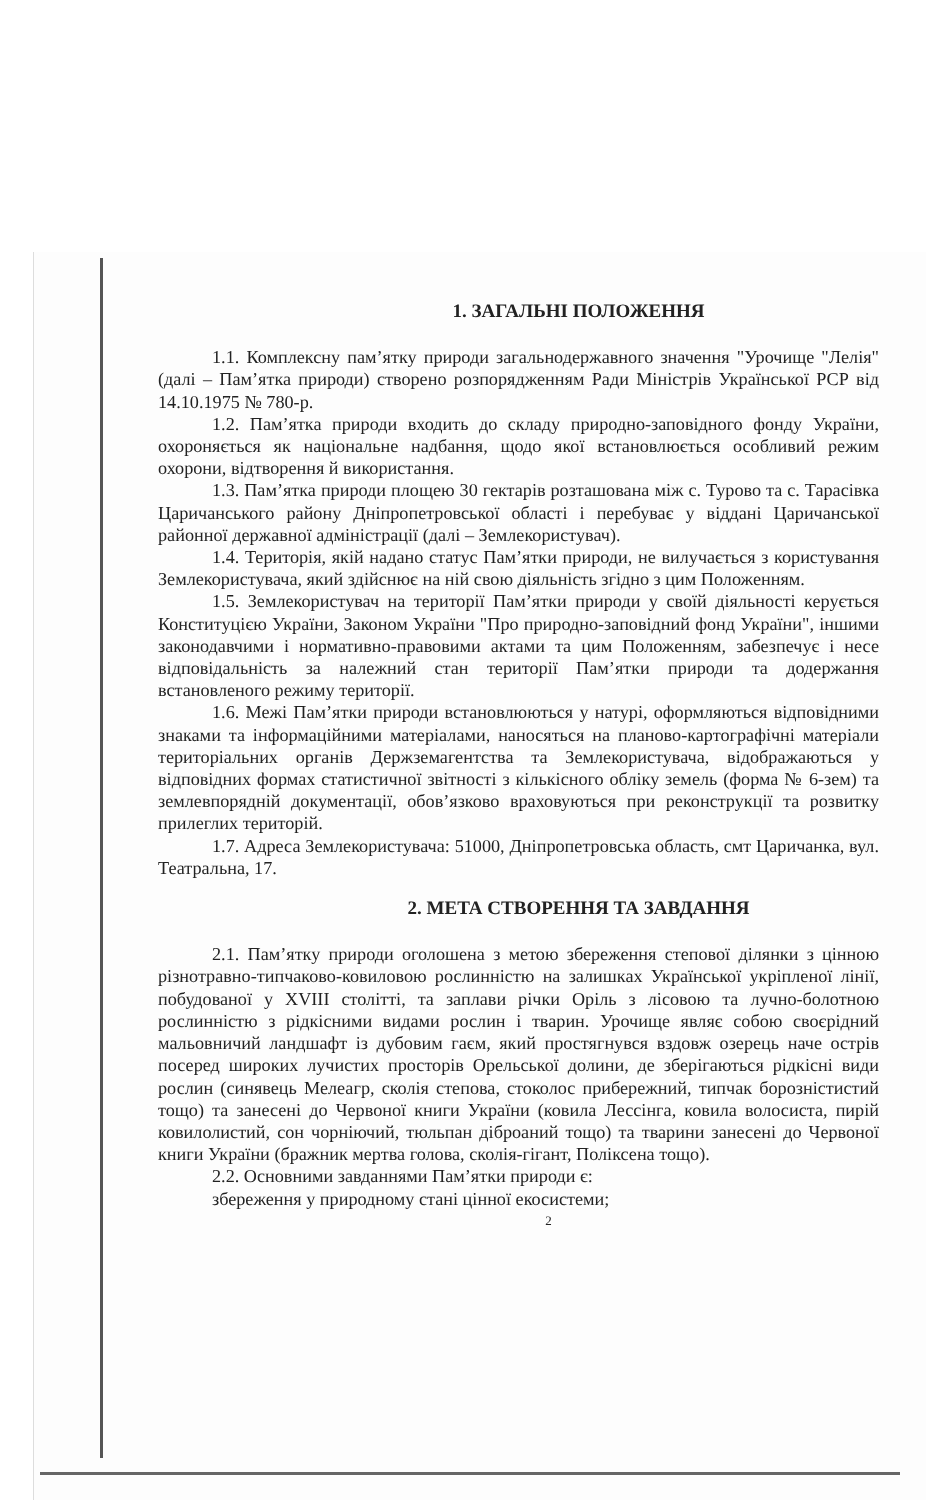1. ЗАГАЛЬНІ ПОЛОЖЕННЯ
1.1. Комплексну пам’ятку природи загальнодержавного значення "Урочище "Лелія" (далі – Пам’ятка природи) створено розпорядженням Ради Міністрів Української РСР від 14.10.1975 № 780-р.
1.2. Пам’ятка природи входить до складу природно-заповідного фонду України, охороняється як національне надбання, щодо якої встановлюється особливий режим охорони, відтворення й використання.
1.3. Пам’ятка природи площею 30 гектарів розташована між с. Турово та с. Тарасівка Царичанського району Дніпропетровської області і перебуває у віддані Царичанської районної державної адміністрації (далі – Землекористувач).
1.4. Територія, якій надано статус Пам’ятки природи, не вилучається з користування Землекористувача, який здійснює на ній свою діяльність згідно з цим Положенням.
1.5. Землекористувач на території Пам’ятки природи у своїй діяльності керується Конституцією України, Законом України "Про природно-заповідний фонд України", іншими законодавчими і нормативно-правовими актами та цим Положенням, забезпечує і несе відповідальність за належний стан території Пам’ятки природи та додержання встановленого режиму території.
1.6. Межі Пам’ятки природи встановлюються у натурі, оформляються відповідними знаками та інформаційними матеріалами, наносяться на планово-картографічні матеріали територіальних органів Держземагентства та Землекористувача, відображаються у відповідних формах статистичної звітності з кількісного обліку земель (форма № 6-зем) та землевпорядній документації, обов’язково враховуються при реконструкції та розвитку прилеглих територій.
1.7. Адреса Землекористувача: 51000, Дніпропетровська область, смт Царичанка, вул. Театральна, 17.
2. МЕТА СТВОРЕННЯ ТА ЗАВДАННЯ
2.1. Пам’ятку природи оголошена з метою збереження степової ділянки з цінною різнотравно-типчаково-ковиловою рослинністю на залишках Української укріпленої лінії, побудованої у XVIII столітті, та заплави річки Оріль з лісовою та лучно-болотною рослинністю з рідкісними видами рослин і тварин. Урочище являє собою своєрідний мальовничий ландшафт із дубовим гаєм, який простягнувся вздовж озерець наче острів посеред широких лучистих просторів Орельської долини, де зберігаються рідкісні види рослин (синявець Мелеагр, сколія степова, стоколос прибережний, типчак борозністистий тощо) та занесені до Червоної книги України (ковила Лессінга, ковила волосиста, пирій ковилолистий, сон чорніючий, тюльпан діброаний тощо) та тварини занесені до Червоної книги України (бражник мертва голова, сколія-гігант, Поліксена тощо).
2.2. Основними завданнями Пам’ятки природи є:
збереження у природному стані цінної екосистеми;
2